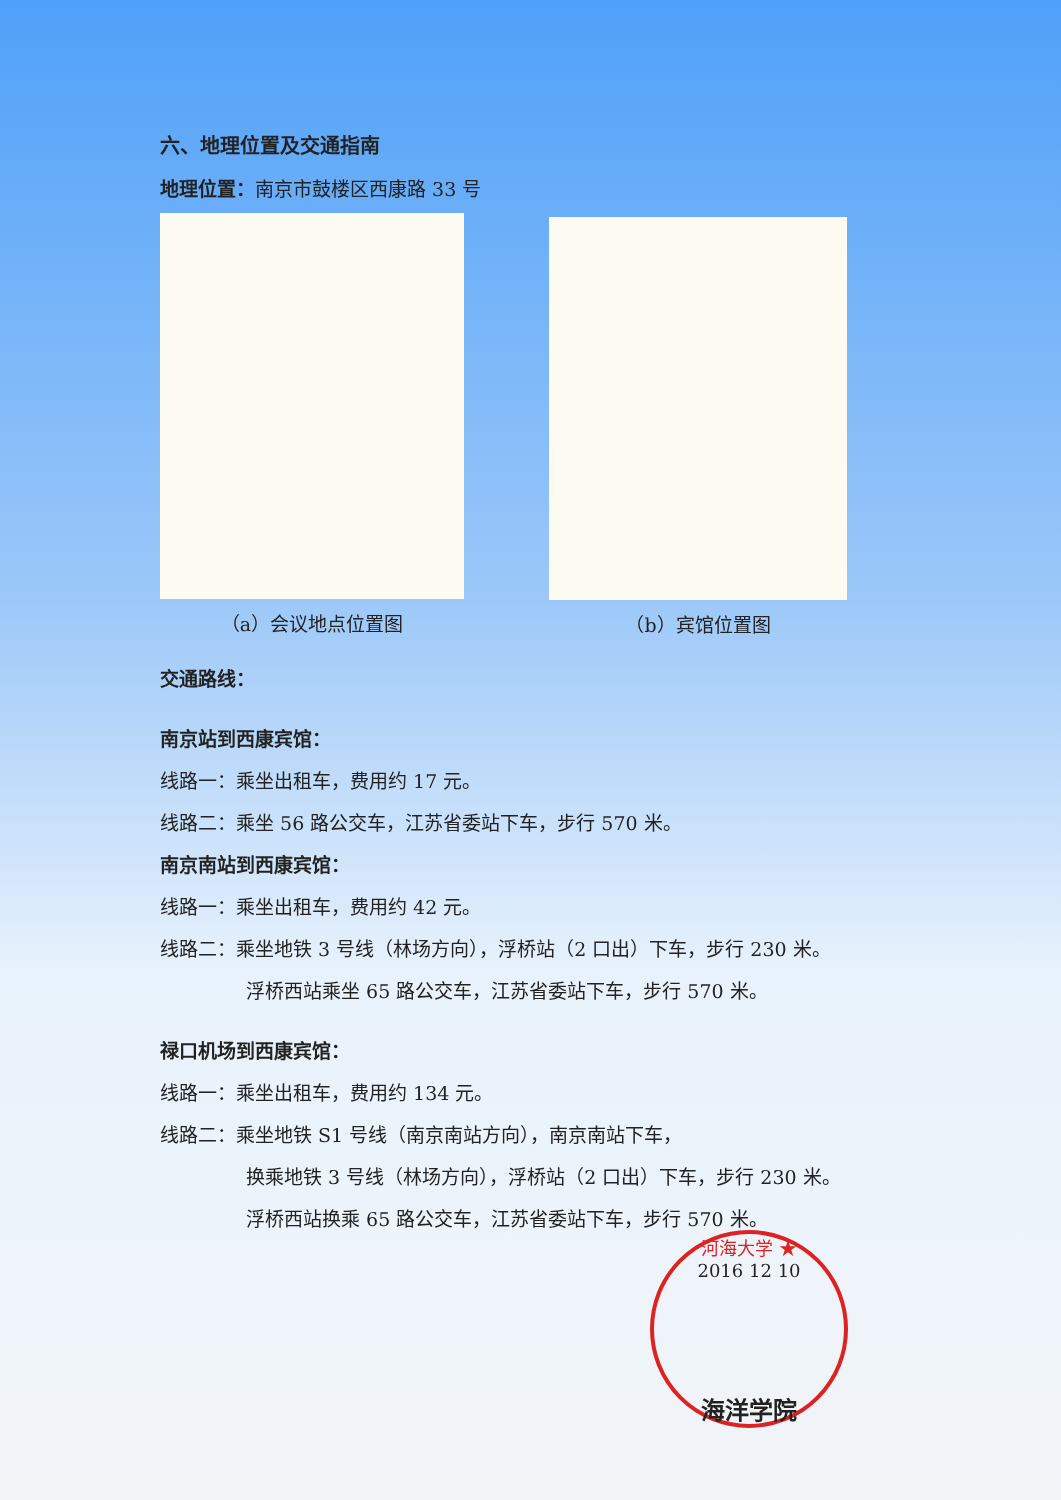六、地理位置及交通指南
地理位置：南京市鼓楼区西康路 33 号
（a）会议地点位置图 （b）宾馆位置图
交通路线：
南京站到西康宾馆：
线路一：乘坐出租车，费用约 17 元。
线路二：乘坐 56 路公交车，江苏省委站下车，步行 570 米。
南京南站到西康宾馆：
线路一：乘坐出租车，费用约 42 元。
线路二：乘坐地铁 3 号线（林场方向），浮桥站（2 口出）下车，步行 230 米。
浮桥西站乘坐 65 路公交车，江苏省委站下车，步行 570 米。
禄口机场到西康宾馆：
线路一：乘坐出租车，费用约 134 元。
线路二：乘坐地铁 S1 号线（南京南站方向），南京南站下车，
换乘地铁 3 号线（林场方向），浮桥站（2 口出）下车，步行 230 米。
浮桥西站换乘 65 路公交车，江苏省委站下车，步行 570 米。
河海大学 ★
2016 12 10
海洋学院